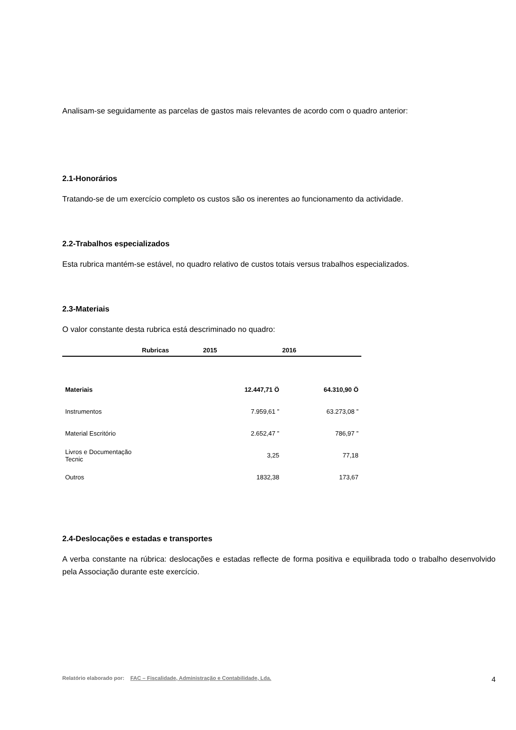Analisam-se seguidamente as parcelas de gastos mais relevantes de acordo com o quadro anterior:
2.1-Honorários
Tratando-se de um exercício completo os custos são os inerentes ao funcionamento da actividade.
2.2-Trabalhos especializados
Esta rubrica mantém-se estável, no quadro relativo de custos totais versus trabalhos especializados.
2.3-Materiais
O valor constante desta rubrica está descriminado no quadro:
| Rubricas | 2015 | 2016 |
| --- | --- | --- |
| Materiais | 12.447,71 Ö | 64.310,90 Ö |
| Instrumentos | 7.959,61 ” | 63.273,08 ” |
| Material Escritório | 2.652,47 ” | 786,97 ” |
| Livros e Documentação Tecnic | 3,25 | 77,18 |
| Outros | 1832,38 | 173,67 |
2.4-Deslocações e estadas e transportes
A verba constante na rúbrica: deslocações e estadas reflecte de forma positiva e equilibrada todo o trabalho desenvolvido pela Associação durante este exercício.
Relatório elaborado por: FAC – Fiscalidade, Administração e Contabilidade, Lda. 4